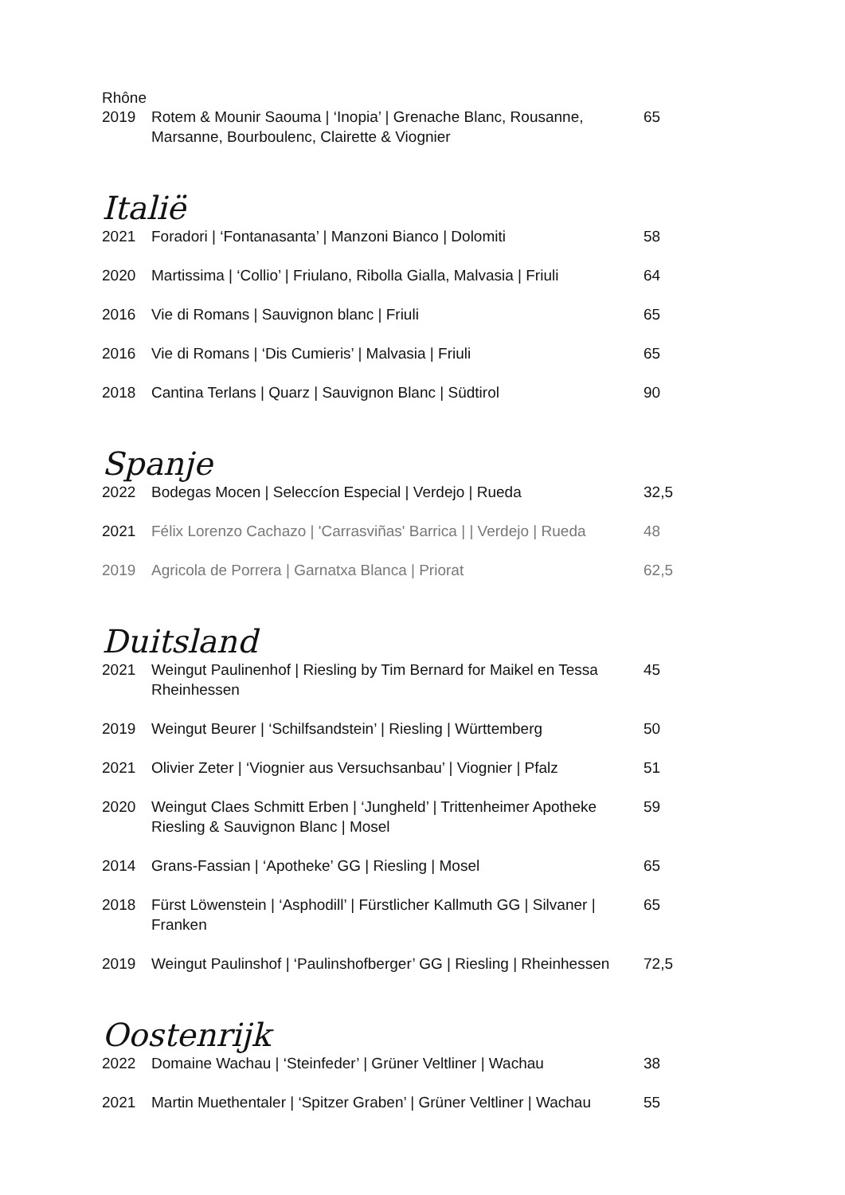Rhône
| 2019 | Rotem & Mounir Saouma / ‘Inopia’ / Grenache Blanc, Rousanne, Marsanne, Bourboulenc, Clairette & Viognier | 65 |
Italië
| 2021 | Foradori / ‘Fontanasanta’ / Manzoni Bianco / Dolomiti | 58 |
| 2020 | Martissima / ‘Collio’ / Friulano, Ribolla Gialla, Malvasia / Friuli | 64 |
| 2016 | Vie di Romans / Sauvignon blanc / Friuli | 65 |
| 2016 | Vie di Romans / ‘Dis Cumieris’ / Malvasia / Friuli | 65 |
| 2018 | Cantina Terlans / Quarz / Sauvignon Blanc / Südtirol | 90 |
Spanje
| 2022 | Bodegas Mocen / Seleccíon Especial / Verdejo / Rueda | 32,5 |
| 2021 | Félix Lorenzo Cachazo / 'Carrasviñas' Barrica / / Verdejo / Rueda | 48 |
| 2019 | Agricola de Porrera / Garnatxa Blanca / Priorat | 62,5 |
Duitsland
| 2021 | Weingut Paulinenhof / Riesling by Tim Bernard for Maikel en Tessa Rheinhessen | 45 |
| 2019 | Weingut Beurer / ‘Schilfsandstein’ / Riesling / Württemberg | 50 |
| 2021 | Olivier Zeter / ‘Viognier aus Versuchsanbau’ / Viognier / Pfalz | 51 |
| 2020 | Weingut Claes Schmitt Erben / ‘Jungheld’ / Trittenheimer Apotheke Riesling & Sauvignon Blanc / Mosel | 59 |
| 2014 | Grans-Fassian / ‘Apotheke’ GG / Riesling / Mosel | 65 |
| 2018 | Fürst Löwenstein / ‘Asphodill’ / Fürstlicher Kallmuth GG / Silvaner / Franken | 65 |
| 2019 | Weingut Paulinshof / ‘Paulinshofberger’ GG / Riesling / Rheinhessen | 72,5 |
Oostenrijk
| 2022 | Domaine Wachau / ‘Steinfeder’ / Grüner Veltliner / Wachau | 38 |
| 2021 | Martin Muethentaler / ‘Spitzer Graben’ / Grüner Veltliner / Wachau | 55 |